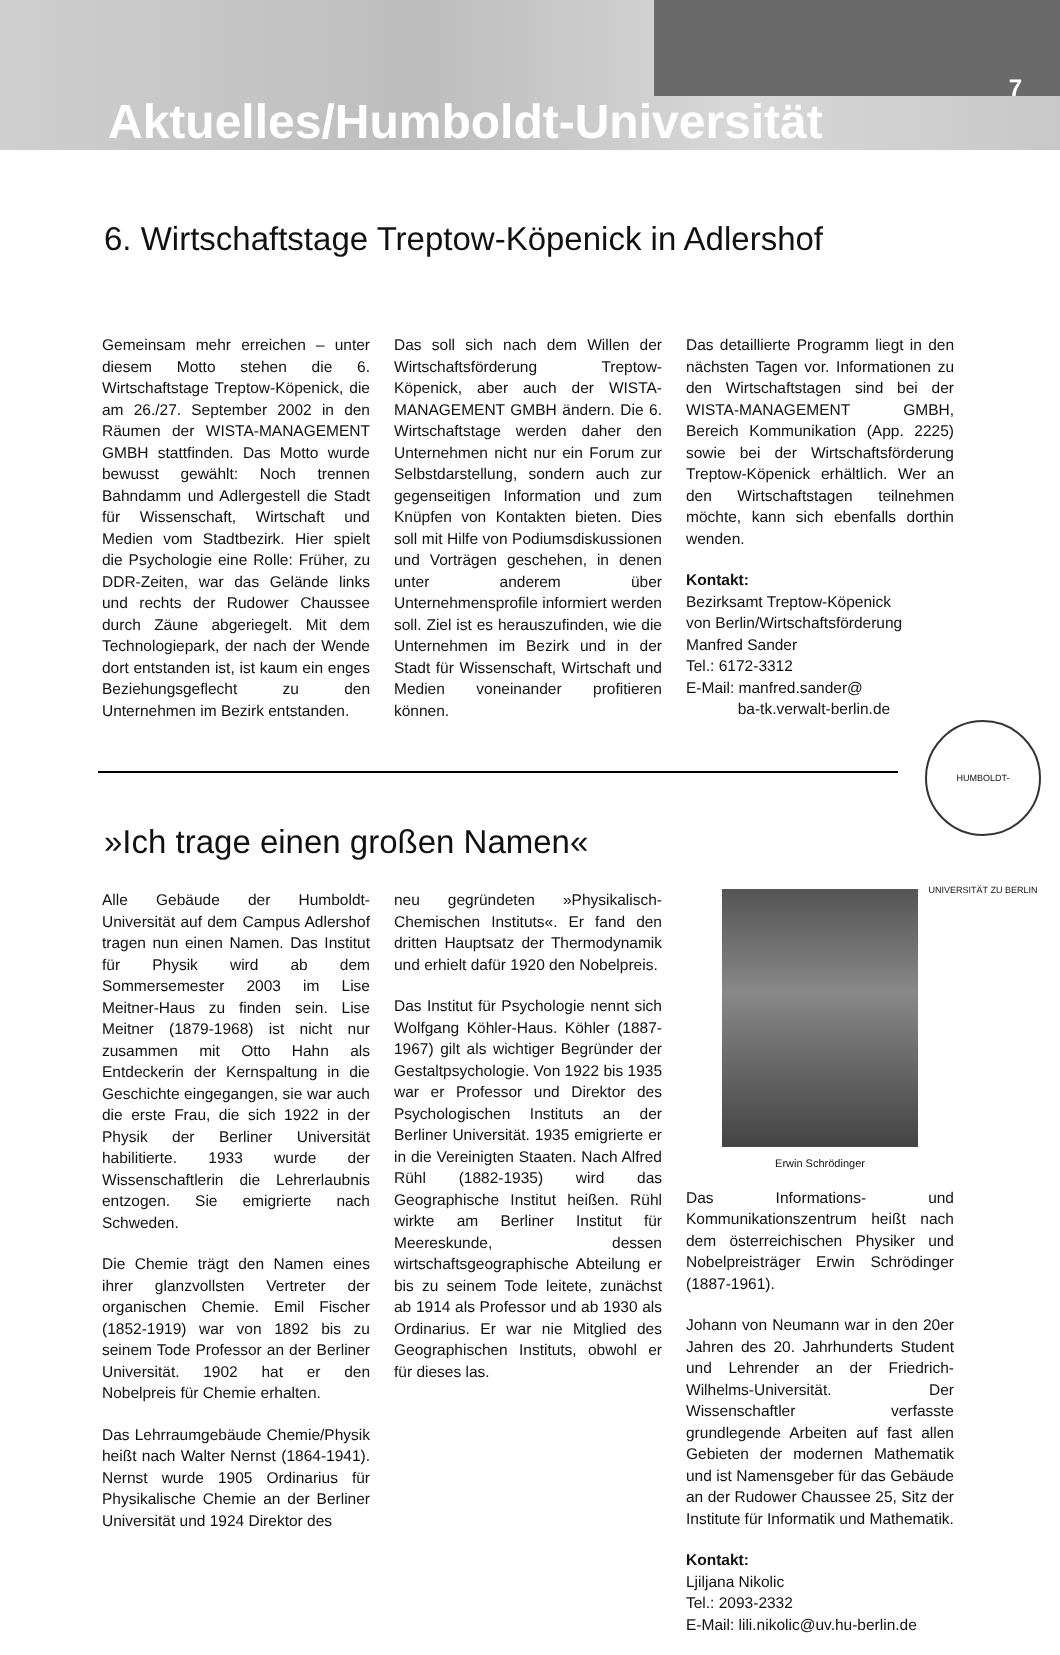7
Aktuelles/Humboldt-Universität
6. Wirtschaftstage Treptow-Köpenick in Adlershof
Gemeinsam mehr erreichen – unter diesem Motto stehen die 6. Wirtschaftstage Treptow-Köpenick, die am 26./27. September 2002 in den Räumen der WISTA-MANAGEMENT GMBH stattfinden. Das Motto wurde bewusst gewählt: Noch trennen Bahndamm und Adlergestell die Stadt für Wissenschaft, Wirtschaft und Medien vom Stadtbezirk. Hier spielt die Psychologie eine Rolle: Früher, zu DDR-Zeiten, war das Gelände links und rechts der Rudower Chaussee durch Zäune abgeriegelt. Mit dem Technologiepark, der nach der Wende dort entstanden ist, ist kaum ein enges Beziehungsgeflecht zu den Unternehmen im Bezirk entstanden.
Das soll sich nach dem Willen der Wirtschaftsförderung Treptow-Köpenick, aber auch der WISTA-MANAGEMENT GMBH ändern. Die 6. Wirtschaftstage werden daher den Unternehmen nicht nur ein Forum zur Selbstdarstellung, sondern auch zur gegenseitigen Information und zum Knüpfen von Kontakten bieten. Dies soll mit Hilfe von Podiumsdiskussionen und Vorträgen geschehen, in denen unter anderem über Unternehmensprofile informiert werden soll. Ziel ist es herauszufinden, wie die Unternehmen im Bezirk und in der Stadt für Wissenschaft, Wirtschaft und Medien voneinander profitieren können.
Das detaillierte Programm liegt in den nächsten Tagen vor. Informationen zu den Wirtschaftstagen sind bei der WISTA-MANAGEMENT GMBH, Bereich Kommunikation (App. 2225) sowie bei der Wirtschaftsförderung Treptow-Köpenick erhältlich. Wer an den Wirtschaftstagen teilnehmen möchte, kann sich ebenfalls dorthin wenden.
Kontakt:
Bezirksamt Treptow-Köpenick
von Berlin/Wirtschaftsförderung
Manfred Sander
Tel.: 6172-3312
E-Mail: manfred.sander@
ba-tk.verwalt-berlin.de
HUMBOLDT-UNIVERSITÄT ZU BERLIN
»Ich trage einen großen Namen«
Alle Gebäude der Humboldt-Universität auf dem Campus Adlershof tragen nun einen Namen. Das Institut für Physik wird ab dem Sommersemester 2003 im Lise Meitner-Haus zu finden sein. Lise Meitner (1879-1968) ist nicht nur zusammen mit Otto Hahn als Entdeckerin der Kernspaltung in die Geschichte eingegangen, sie war auch die erste Frau, die sich 1922 in der Physik der Berliner Universität habilitierte. 1933 wurde der Wissenschaftlerin die Lehrerlaubnis entzogen. Sie emigrierte nach Schweden.
Die Chemie trägt den Namen eines ihrer glanzvollsten Vertreter der organischen Chemie. Emil Fischer (1852-1919) war von 1892 bis zu seinem Tode Professor an der Berliner Universität. 1902 hat er den Nobelpreis für Chemie erhalten.
Das Lehrraumgebäude Chemie/Physik heißt nach Walter Nernst (1864-1941). Nernst wurde 1905 Ordinarius für Physikalische Chemie an der Berliner Universität und 1924 Direktor des
neu gegründeten »Physikalisch-Chemischen Instituts«. Er fand den dritten Hauptsatz der Thermodynamik und erhielt dafür 1920 den Nobelpreis.
Das Institut für Psychologie nennt sich Wolfgang Köhler-Haus. Köhler (1887-1967) gilt als wichtiger Begründer der Gestaltpsychologie. Von 1922 bis 1935 war er Professor und Direktor des Psychologischen Instituts an der Berliner Universität. 1935 emigrierte er in die Vereinigten Staaten. Nach Alfred Rühl (1882-1935) wird das Geographische Institut heißen. Rühl wirkte am Berliner Institut für Meereskunde, dessen wirtschaftsgeographische Abteilung er bis zu seinem Tode leitete, zunächst ab 1914 als Professor und ab 1930 als Ordinarius. Er war nie Mitglied des Geographischen Instituts, obwohl er für dieses las.
Erwin Schrödinger
Das Informations- und Kommunikationszentrum heißt nach dem österreichischen Physiker und Nobelpreisträger Erwin Schrödinger (1887-1961).
Johann von Neumann war in den 20er Jahren des 20. Jahrhunderts Student und Lehrender an der Friedrich-Wilhelms-Universität. Der Wissenschaftler verfasste grundlegende Arbeiten auf fast allen Gebieten der modernen Mathematik und ist Namensgeber für das Gebäude an der Rudower Chaussee 25, Sitz der Institute für Informatik und Mathematik.
Kontakt:
Ljiljana Nikolic
Tel.: 2093-2332
E-Mail: lili.nikolic@uv.hu-berlin.de